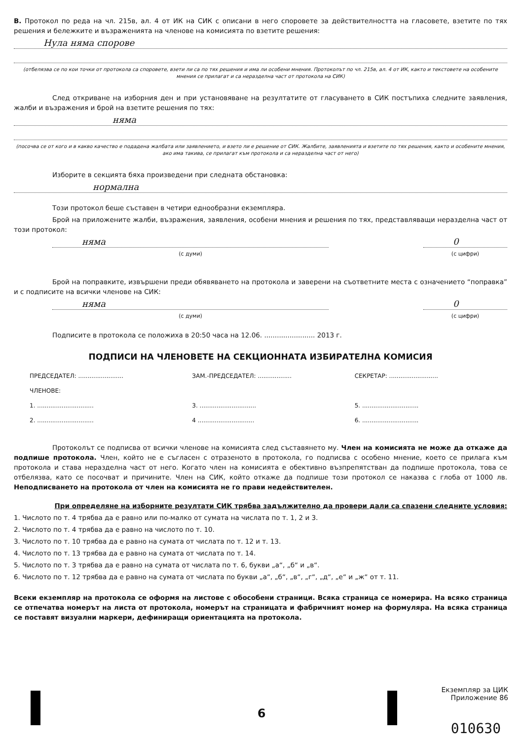В. Протокол по реда на чл. 215в, ал. 4 от ИК на СИК с описани в него споровете за действителността на гласовете, взетите по тях решения и бележките и възраженията на членове на комисията по взетите решения:
Нула няма спорове
(отбелязва се по кои точки от протокола са споровете, взети ли са по тях решения и има ли особени мнения. Протоколът по чл. 215в, ал. 4 от ИК, както и текстовете на особените мнения се прилагат и са неразделна част от протокола на СИК)
След откриване на изборния ден и при установяване на резултатите от гласуването в СИК постъпиха следните заявления, жалби и възражения и брой на взетите решения по тях:
няма
(посочва се от кого и в какво качество е подадена жалбата или заявлението, и взето ли е решение от СИК. Жалбите, заявленията и взетите по тях решения, както и особените мнения, ако има такива, се прилагат към протокола и са неразделна част от него)
Изборите в секцията бяха произведени при следната обстановка:
нормална
Този протокол беше съставен в четири еднообразни екземпляра.
Брой на приложените жалби, възражения, заявления, особени мнения и решения по тях, представляващи неразделна част от този протокол:
няма
(с думи)
0
(с цифри)
Брой на поправките, извършени преди обявяването на протокола и заверени на съответните места с означението “поправка” и с подписите на всички членове на СИК:
няма
(с думи)
0
(с цифри)
Подписите в протокола се положиха в 20:50 часа на 12.06. ........................ 2013 г.
ПОДПИСИ НА ЧЛЕНОВЕТЕ НА СЕКЦИОННАТА ИЗБИРАТЕЛНА КОМИСИЯ
ПРЕДСЕДАТЕЛ: ........................
ЗАМ.-ПРЕДСЕДАТЕЛ: ..................
СЕКРЕТАР: ..........................
ЧЛЕНОВЕ:
1. ..............................
2. ..............................
3. ..............................
4 ..............................
5. ..............................
6. ..............................
Протоколът се подписва от всички членове на комисията след съставянето му. Член на комисията не може да откаже да подпише протокола. Член, който не е съгласен с отразеното в протокола, го подписва с особено мнение, което се прилага към протокола и става неразделна част от него. Когато член на комисията е обективно възпрепятстван да подпише протокола, това се отбелязва, като се посочват и причините. Член на СИК, който откаже да подпише този протокол се наказва с глоба от 1000 лв. Неподписването на протокола от член на комисията не го прави недействителен.
При определяне на изборните резултати СИК трябва задължително да провери дали са спазени следните условия:
1. Числото по т. 4 трябва да е равно или по-малко от сумата на числата по т. 1, 2 и 3.
2. Числото по т. 4 трябва да е равно на числото по т. 10.
3. Числото по т. 10 трябва да е равно на сумата от числата по т. 12 и т. 13.
4. Числото по т. 13 трябва да е равно на сумата от числата по т. 14.
5. Числото по т. 3 трябва да е равно на сумата от числата по т. 6, букви „а“, „б“ и „в“.
6. Числото по т. 12 трябва да е равно на сумата от числата по букви „а“, „б“, „в“, „г“, „д“, „е“ и „ж“ от т. 11.
Всеки екземпляр на протокола се оформя на листове с обособени страници. Всяка страница се номерира. На всяко страница се отпечатва номерът на листа от протокола, номерът на страницата и фабричният номер на формуляра. На всяка страница се поставят визуални маркери, дефиниращи ориентацията на протокола.
Екземпляр за ЦИК
Приложение 86
6
010630